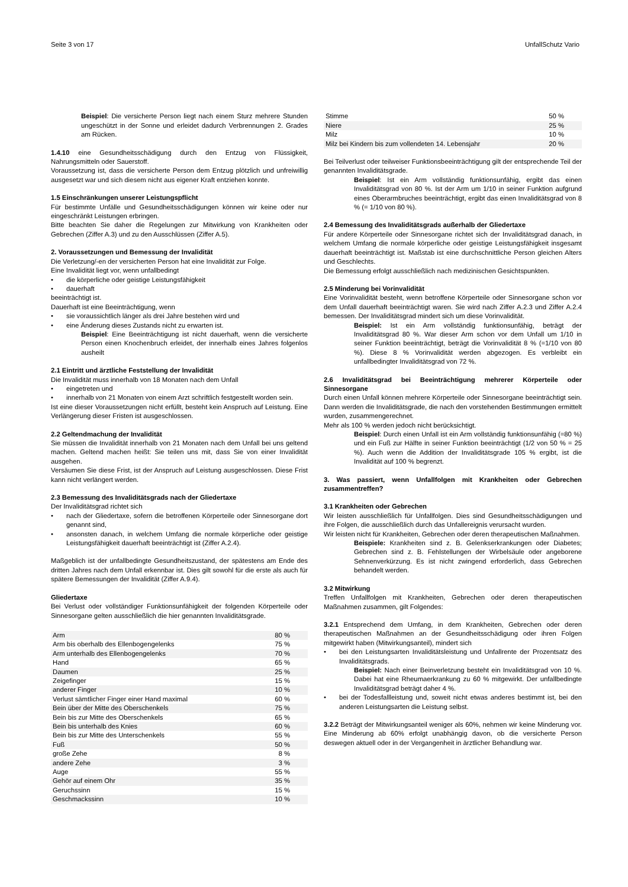Seite 3 von 17 UnfallSchutz Vario
Beispiel: Die versicherte Person liegt nach einem Sturz mehrere Stunden ungeschützt in der Sonne und erleidet dadurch Verbrennungen 2. Grades am Rücken.
1.4.10 eine Gesundheitsschädigung durch den Entzug von Flüssigkeit, Nahrungsmitteln oder Sauerstoff.
Voraussetzung ist, dass die versicherte Person dem Entzug plötzlich und unfreiwillig ausgesetzt war und sich diesem nicht aus eigener Kraft entziehen konnte.
1.5 Einschränkungen unserer Leistungspflicht
Für bestimmte Unfälle und Gesundheitsschädigungen können wir keine oder nur eingeschränkt Leistungen erbringen.
Bitte beachten Sie daher die Regelungen zur Mitwirkung von Krankheiten oder Gebrechen (Ziffer A.3) und zu den Ausschlüssen (Ziffer A.5).
2. Voraussetzungen und Bemessung der Invalidität
Die Verletzung/-en der versicherten Person hat eine Invalidität zur Folge.
Eine Invalidität liegt vor, wenn unfallbedingt
• die körperliche oder geistige Leistungsfähigkeit
• dauerhaft
beeinträchtigt ist.
Dauerhaft ist eine Beeinträchtigung, wenn
• sie voraussichtlich länger als drei Jahre bestehen wird und
• eine Änderung dieses Zustands nicht zu erwarten ist.
Beispiel: Eine Beeinträchtigung ist nicht dauerhaft, wenn die versicherte Person einen Knochenbruch erleidet, der innerhalb eines Jahres folgenlos ausheilt
2.1 Eintritt und ärztliche Feststellung der Invalidität
Die Invalidität muss innerhalb von 18 Monaten nach dem Unfall
• eingetreten und
• innerhalb von 21 Monaten von einem Arzt schriftlich festgestellt worden sein.
Ist eine dieser Voraussetzungen nicht erfüllt, besteht kein Anspruch auf Leistung. Eine Verlängerung dieser Fristen ist ausgeschlossen.
2.2 Geltendmachung der Invalidität
Sie müssen die Invalidität innerhalb von 21 Monaten nach dem Unfall bei uns geltend machen. Geltend machen heißt: Sie teilen uns mit, dass Sie von einer Invalidität ausgehen.
Versäumen Sie diese Frist, ist der Anspruch auf Leistung ausgeschlossen. Diese Frist kann nicht verlängert werden.
2.3 Bemessung des Invaliditätsgrads nach der Gliedertaxe
Der Invaliditätsgrad richtet sich
• nach der Gliedertaxe, sofern die betroffenen Körperteile oder Sinnesorgane dort genannt sind,
• ansonsten danach, in welchem Umfang die normale körperliche oder geistige Leistungsfähigkeit dauerhaft beeinträchtigt ist (Ziffer A.2.4).
Maßgeblich ist der unfallbedingte Gesundheitszustand, der spätestens am Ende des dritten Jahres nach dem Unfall erkennbar ist. Dies gilt sowohl für die erste als auch für spätere Bemessungen der Invalidität (Ziffer A.9.4).
Gliedertaxe
Bei Verlust oder vollständiger Funktionsunfähigkeit der folgenden Körperteile oder Sinnesorgane gelten ausschließlich die hier genannten Invaliditätsgrade.
| Arm | 80 % |
| Arm bis oberhalb des Ellenbogengelenks | 75 % |
| Arm unterhalb des Ellenbogengelenks | 70 % |
| Hand | 65 % |
| Daumen | 25 % |
| Zeigefinger | 15 % |
| anderer Finger | 10 % |
| Verlust sämtlicher Finger einer Hand maximal | 60 % |
| Bein über der Mitte des Oberschenkels | 75 % |
| Bein bis zur Mitte des Oberschenkels | 65 % |
| Bein bis unterhalb des Knies | 60 % |
| Bein bis zur Mitte des Unterschenkels | 55 % |
| Fuß | 50 % |
| große Zehe | 8 % |
| andere Zehe | 3 % |
| Auge | 55 % |
| Gehör auf einem Ohr | 35 % |
| Geruchssinn | 15 % |
| Geschmackssinn | 10 % |
| Stimme | 50 % |
| Niere | 25 % |
| Milz | 10 % |
| Milz bei Kindern bis zum vollendeten 14. Lebensjahr | 20 % |
Bei Teilverlust oder teilweiser Funktionsbeeinträchtigung gilt der entsprechende Teil der genannten Invaliditätsgrade.
Beispiel: Ist ein Arm vollständig funktionsunfähig, ergibt das einen Invaliditätsgrad von 80 %. Ist der Arm um 1/10 in seiner Funktion aufgrund eines Oberarmbruches beeinträchtigt, ergibt das einen Invaliditätsgrad von 8 % (= 1/10 von 80 %).
2.4 Bemessung des Invaliditätsgrads außerhalb der Gliedertaxe
Für andere Körperteile oder Sinnesorgane richtet sich der Invaliditätsgrad danach, in welchem Umfang die normale körperliche oder geistige Leistungsfähigkeit insgesamt dauerhaft beeinträchtigt ist. Maßstab ist eine durchschnittliche Person gleichen Alters und Geschlechts.
Die Bemessung erfolgt ausschließlich nach medizinischen Gesichtspunkten.
2.5 Minderung bei Vorinvalidität
Eine Vorinvalidität besteht, wenn betroffene Körperteile oder Sinnesorgane schon vor dem Unfall dauerhaft beeinträchtigt waren. Sie wird nach Ziffer A.2.3 und Ziffer A.2.4 bemessen. Der Invaliditätsgrad mindert sich um diese Vorinvalidität.
Beispiel: Ist ein Arm vollständig funktionsunfähig, beträgt der Invaliditätsgrad 80 %. War dieser Arm schon vor dem Unfall um 1/10 in seiner Funktion beeinträchtigt, beträgt die Vorinvalidität 8 % (=1/10 von 80 %). Diese 8 % Vorinvalidität werden abgezogen. Es verbleibt ein unfallbedingter Invaliditätsgrad von 72 %.
2.6 Invaliditätsgrad bei Beeinträchtigung mehrerer Körperteile oder Sinnesorgane
Durch einen Unfall können mehrere Körperteile oder Sinnesorgane beeinträchtigt sein. Dann werden die Invaliditätsgrade, die nach den vorstehenden Bestimmungen ermittelt wurden, zusammengerechnet.
Mehr als 100 % werden jedoch nicht berücksichtigt.
Beispiel: Durch einen Unfall ist ein Arm vollständig funktionsunfähig (=80 %) und ein Fuß zur Hälfte in seiner Funktion beeinträchtigt (1/2 von 50 % = 25 %). Auch wenn die Addition der Invaliditätsgrade 105 % ergibt, ist die Invalidität auf 100 % begrenzt.
3. Was passiert, wenn Unfallfolgen mit Krankheiten oder Gebrechen zusammentreffen?
3.1 Krankheiten oder Gebrechen
Wir leisten ausschließlich für Unfallfolgen. Dies sind Gesundheitsschädigungen und ihre Folgen, die ausschließlich durch das Unfallereignis verursacht wurden.
Wir leisten nicht für Krankheiten, Gebrechen oder deren therapeutischen Maßnahmen.
Beispiele: Krankheiten sind z. B. Gelenkserkrankungen oder Diabetes; Gebrechen sind z. B. Fehlstellungen der Wirbelsäule oder angeborene Sehnenverkürzung. Es ist nicht zwingend erforderlich, dass Gebrechen behandelt werden.
3.2 Mitwirkung
Treffen Unfallfolgen mit Krankheiten, Gebrechen oder deren therapeutischen Maßnahmen zusammen, gilt Folgendes:
3.2.1 Entsprechend dem Umfang, in dem Krankheiten, Gebrechen oder deren therapeutischen Maßnahmen an der Gesundheitsschädigung oder ihren Folgen mitgewirkt haben (Mitwirkungsanteil), mindert sich
• bei den Leistungsarten Invaliditätsleistung und Unfallrente der Prozentsatz des Invaliditätsgrads.
Beispiel: Nach einer Beinverletzung besteht ein Invaliditätsgrad von 10 %. Dabei hat eine Rheumaerkrankung zu 60 % mitgewirkt. Der unfallbedingte Invaliditätsgrad beträgt daher 4 %.
• bei der Todesfallleistung und, soweit nicht etwas anderes bestimmt ist, bei den anderen Leistungsarten die Leistung selbst.
3.2.2 Beträgt der Mitwirkungsanteil weniger als 60%, nehmen wir keine Minderung vor. Eine Minderung ab 60% erfolgt unabhängig davon, ob die versicherte Person deswegen aktuell oder in der Vergangenheit in ärztlicher Behandlung war.